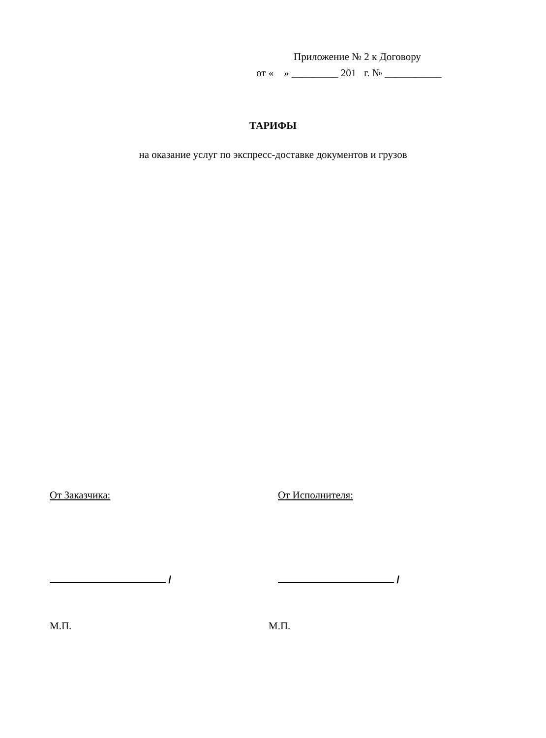Приложение № 2 к Договору
от « » _________ 201 г. № ___________
ТАРИФЫ
на оказание услуг по экспресс-доставке документов и грузов
От Заказчика: От Исполнителя:
/ /
М.П. М.П.